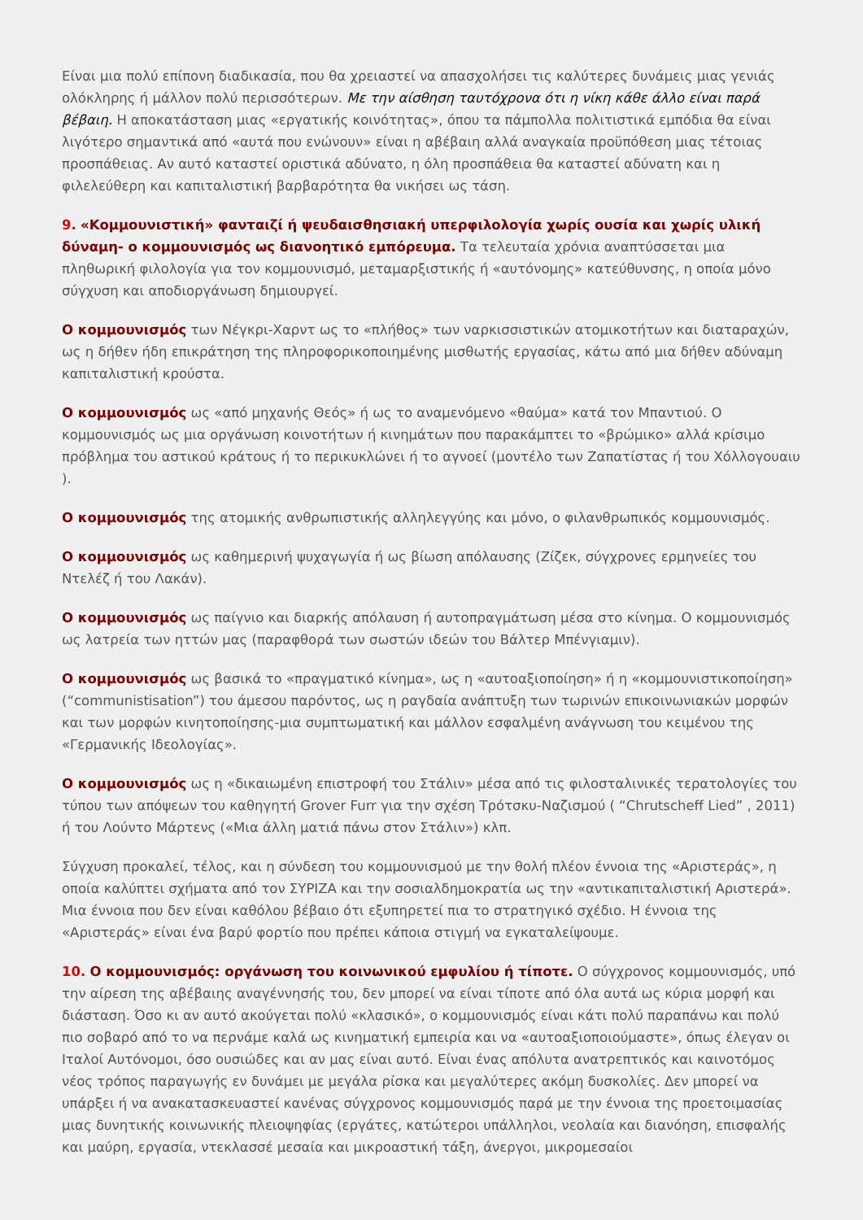Είναι μια πολύ επίπονη διαδικασία, που θα χρειαστεί να απασχολήσει τις καλύτερες δυνάμεις μιας γενιάς ολόκληρης ή μάλλον πολύ περισσότερων. Με την αίσθηση ταυτόχρονα ότι η νίκη κάθε άλλο είναι παρά βέβαιη. Η αποκατάσταση μιας «εργατικής κοινότητας», όπου τα πάμπολλα πολιτιστικά εμπόδια θα είναι λιγότερο σημαντικά από «αυτά που ενώνουν» είναι η αβέβαιη αλλά αναγκαία προϋπόθεση μιας τέτοιας προσπάθειας. Αν αυτό καταστεί οριστικά αδύνατο, η όλη προσπάθεια θα καταστεί αδύνατη και η φιλελεύθερη και καπιταλιστική βαρβαρότητα θα νικήσει ως τάση.
9. «Κομμουνιστική» φανταιζί ή ψευδαισθησιακή υπερφιλολογία χωρίς ουσία και χωρίς υλική δύναμη- ο κομμουνισμός ως διανοητικό εμπόρευμα. Τα τελευταία χρόνια αναπτύσσεται μια πληθωρική φιλολογία για τον κομμουνισμό, μεταμαρξιστικής ή «αυτόνομης» κατεύθυνσης, η οποία μόνο σύγχυση και αποδιοργάνωση δημιουργεί.
Ο κομμουνισμός των Νέγκρι-Χαρντ ως το «πλήθος» των ναρκισσιστικών ατομικοτήτων και διαταραχών, ως η δήθεν ήδη επικράτηση της πληροφορικοποιημένης μισθωτής εργασίας, κάτω από μια δήθεν αδύναμη καπιταλιστική κρούστα.
Ο κομμουνισμός ως «από μηχανής Θεός» ή ως το αναμενόμενο «θαύμα» κατά τον Μπαντιού. Ο κομμουνισμός ως μια οργάνωση κοινοτήτων ή κινημάτων που παρακάμπτει το «βρώμικο» αλλά κρίσιμο πρόβλημα του αστικού κράτους ή το περικυκλώνει ή το αγνοεί (μοντέλο των Ζαπατίστας ή του Χόλλογουαιυ ).
Ο κομμουνισμός της ατομικής ανθρωπιστικής αλληλεγγύης και μόνο, ο φιλανθρωπικός κομμουνισμός.
Ο κομμουνισμός ως καθημερινή ψυχαγωγία ή ως βίωση απόλαυσης (Ζίζεκ, σύγχρονες ερμηνείες του Ντελέζ ή του Λακάν).
Ο κομμουνισμός ως παίγνιο και διαρκής απόλαυση ή αυτοπραγμάτωση μέσα στο κίνημα. Ο κομμουνισμός ως λατρεία των ηττών μας (παραφθορά των σωστών ιδεών του Βάλτερ Μπένγιαμιν).
Ο κομμουνισμός ως βασικά το «πραγματικό κίνημα», ως η «αυτοαξιοποίηση» ή η «κομμουνιστικοποίηση» (“communistisation”) του άμεσου παρόντος, ως η ραγδαία ανάπτυξη των τωρινών επικοινωνιακών μορφών και των μορφών κινητοποίησης-μια συμπτωματική και μάλλον εσφαλμένη ανάγνωση του κειμένου της «Γερμανικής Ιδεολογίας».
Ο κομμουνισμός ως η «δικαιωμένη επιστροφή του Στάλιν» μέσα από τις φιλοσταλινικές τερατολογίες του τύπου των απόψεων του καθηγητή Grover Furr για την σχέση Τρότσκυ-Ναζισμού ( “Chrutscheff Lied” , 2011) ή του Λούντο Μάρτενς («Μια άλλη ματιά πάνω στον Στάλιν») κλπ.
Σύγχυση προκαλεί, τέλος, και η σύνδεση του κομμουνισμού με την θολή πλέον έννοια της «Αριστεράς», η οποία καλύπτει σχήματα από τον ΣΥΡΙΖΑ και την σοσιαλδημοκρατία ως την «αντικαπιταλιστική Αριστερά». Μια έννοια που δεν είναι καθόλου βέβαιο ότι εξυπηρετεί πια το στρατηγικό σχέδιο. Η έννοια της «Αριστεράς» είναι ένα βαρύ φορτίο που πρέπει κάποια στιγμή να εγκαταλείψουμε.
10. Ο κομμουνισμός: οργάνωση του κοινωνικού εμφυλίου ή τίποτε. Ο σύγχρονος κομμουνισμός, υπό την αίρεση της αβέβαιης αναγέννησής του, δεν μπορεί να είναι τίποτε από όλα αυτά ως κύρια μορφή και διάσταση. Όσο κι αν αυτό ακούγεται πολύ «κλασικό», ο κομμουνισμός είναι κάτι πολύ παραπάνω και πολύ πιο σοβαρό από το να περνάμε καλά ως κινηματική εμπειρία και να «αυτοαξιοποιούμαστε», όπως έλεγαν οι Ιταλοί Αυτόνομοι, όσο ουσιώδες και αν μας είναι αυτό. Είναι ένας απόλυτα ανατρεπτικός και καινοτόμος νέος τρόπος παραγωγής εν δυνάμει με μεγάλα ρίσκα και μεγαλύτερες ακόμη δυσκολίες. Δεν μπορεί να υπάρξει ή να ανακατασκευαστεί κανένας σύγχρονος κομμουνισμός παρά με την έννοια της προετοιμασίας μιας δυνητικής κοινωνικής πλειοψηφίας (εργάτες, κατώτεροι υπάλληλοι, νεολαία και διανόηση, επισφαλής και μαύρη, εργασία, ντεκλασσέ μεσαία και μικροαστική τάξη, άνεργοι, μικρομεσαίοι